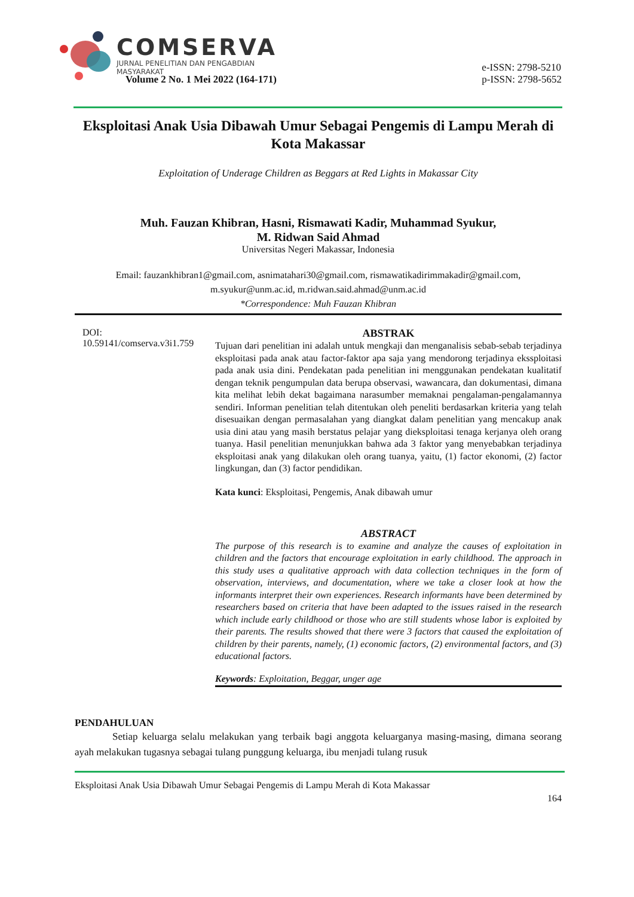COMSERVA
JURNAL PENELITIAN DAN PENGABDIAN
MASYARAKAT
Volume 2 No. 1 Mei 2022 (164-171) e-ISSN: 2798-5210
p-ISSN: 2798-5652
Eksploitasi Anak Usia Dibawah Umur Sebagai Pengemis di Lampu Merah di Kota Makassar
Exploitation of Underage Children as Beggars at Red Lights in Makassar City
Muh. Fauzan Khibran, Hasni, Rismawati Kadir, Muhammad Syukur,
M. Ridwan Said Ahmad
Universitas Negeri Makassar, Indonesia
Email: fauzankhibran1@gmail.com, asnimatahari30@gmail.com, rismawatikadirimmakadir@gmail.com,
m.syukur@unm.ac.id, m.ridwan.said.ahmad@unm.ac.id
*Correspondence: Muh Fauzan Khibran
DOI:
10.59141/comserva.v3i1.759
ABSTRAK
Tujuan dari penelitian ini adalah untuk mengkaji dan menganalisis sebab-sebab terjadinya eksploitasi pada anak atau factor-faktor apa saja yang mendorong terjadinya ekssploitasi pada anak usia dini. Pendekatan pada penelitian ini menggunakan pendekatan kualitatif dengan teknik pengumpulan data berupa observasi, wawancara, dan dokumentasi, dimana kita melihat lebih dekat bagaimana narasumber memaknai pengalaman-pengalamannya sendiri. Informan penelitian telah ditentukan oleh peneliti berdasarkan kriteria yang telah disesuaikan dengan permasalahan yang diangkat dalam penelitian yang mencakup anak usia dini atau yang masih berstatus pelajar yang dieksploitasi tenaga kerjanya oleh orang tuanya. Hasil penelitian menunjukkan bahwa ada 3 faktor yang menyebabkan terjadinya eksploitasi anak yang dilakukan oleh orang tuanya, yaitu, (1) factor ekonomi, (2) factor lingkungan, dan (3) factor pendidikan.
Kata kunci: Eksploitasi, Pengemis, Anak dibawah umur
ABSTRACT
The purpose of this research is to examine and analyze the causes of exploitation in children and the factors that encourage exploitation in early childhood. The approach in this study uses a qualitative approach with data collection techniques in the form of observation, interviews, and documentation, where we take a closer look at how the informants interpret their own experiences. Research informants have been determined by researchers based on criteria that have been adapted to the issues raised in the research which include early childhood or those who are still students whose labor is exploited by their parents. The results showed that there were 3 factors that caused the exploitation of children by their parents, namely, (1) economic factors, (2) environmental factors, and (3) educational factors.
Keywords: Exploitation, Beggar, unger age
PENDAHULUAN
Setiap keluarga selalu melakukan yang terbaik bagi anggota keluarganya masing-masing, dimana seorang ayah melakukan tugasnya sebagai tulang punggung keluarga, ibu menjadi tulang rusuk
Eksploitasi Anak Usia Dibawah Umur Sebagai Pengemis di Lampu Merah di Kota Makassar
164